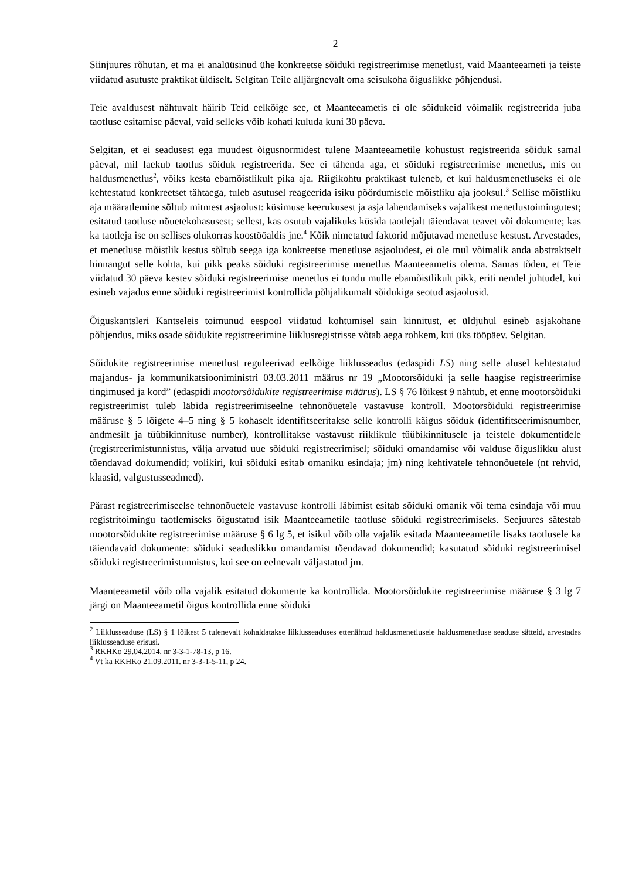2
Siinjuures rõhutan, et ma ei analüüsinud ühe konkreetse sõiduki registreerimise menetlust, vaid Maanteeameti ja teiste viidatud asutuste praktikat üldiselt. Selgitan Teile alljärgnevalt oma seisukoha õiguslikke põhjendusi.
Teie avaldusest nähtuvalt häirib Teid eelkõige see, et Maanteeametis ei ole sõidukeid võimalik registreerida juba taotluse esitamise päeval, vaid selleks võib kohati kuluda kuni 30 päeva.
Selgitan, et ei seadusest ega muudest õigusnormidest tulene Maanteeametile kohustust registreerida sõiduk samal päeval, mil laekub taotlus sõiduk registreerida. See ei tähenda aga, et sõiduki registreerimise menetlus, mis on haldusmenetlus<sup>2</sup>, võiks kesta ebamõistlikult pika aja. Riigikohtu praktikast tuleneb, et kui haldusmenetluseks ei ole kehtestatud konkreetset tähtaega, tuleb asutusel reageerida isiku pöördumisele mõistliku aja jooksul.<sup>3</sup> Sellise mõistliku aja määratlemine sõltub mitmest asjaolust: küsimuse keerukusest ja asja lahendamiseks vajalikest menetlustoimingutest; esitatud taotluse nõuetekohasusest; sellest, kas osutub vajalikuks küsida taotlejalt täiendavat teavet või dokumente; kas ka taotleja ise on sellises olukorras koostööaldis jne.<sup>4</sup> Kõik nimetatud faktorid mõjutavad menetluse kestust. Arvestades, et menetluse mõistlik kestus sõltub seega iga konkreetse menetluse asjaoludest, ei ole mul võimalik anda abstraktselt hinnangut selle kohta, kui pikk peaks sõiduki registreerimise menetlus Maanteeametis olema. Samas tõden, et Teie viidatud 30 päeva kestev sõiduki registreerimise menetlus ei tundu mulle ebamõistlikult pikk, eriti nendel juhtudel, kui esineb vajadus enne sõiduki registreerimist kontrollida põhjalikumalt sõidukiga seotud asjaolusid.
Õiguskantsleri Kantseleis toimunud eespool viidatud kohtumisel sain kinnitust, et üldjuhul esineb asjakohane põhjendus, miks osade sõidukite registreerimine liiklusregistrisse võtab aega rohkem, kui üks tööpäev. Selgitan.
Sõidukite registreerimise menetlust reguleerivad eelkõige liiklusseadus (edaspidi LS) ning selle alusel kehtestatud majandus- ja kommunikatsiooniministri 03.03.2011 määrus nr 19 „Mootorsõiduki ja selle haagise registreerimise tingimused ja kord” (edaspidi mootorsõidukite registreerimise määrus). LS § 76 lõikest 9 nähtub, et enne mootorsõiduki registreerimist tuleb läbida registreerimiseelne tehnonõuetele vastavuse kontroll. Mootorsõiduki registreerimise määruse § 5 lõigete 4–5 ning § 5 kohaselt identifitseeritakse selle kontrolli käigus sõiduk (identifitseerimisnumber, andmesilt ja tüübikinnituse number), kontrollitakse vastavust riiklikule tüübikinnitusele ja teistele dokumentidele (registreerimistunnistus, välja arvatud uue sõiduki registreerimisel; sõiduki omandamise või valduse õiguslikku alust tõendavad dokumendid; volikiri, kui sõiduki esitab omaniku esindaja; jm) ning kehtivatele tehnonõuetele (nt rehvid, klaasid, valgustusseadmed).
Pärast registreerimiseelse tehnonõuetele vastavuse kontrolli läbimist esitab sõiduki omanik või tema esindaja või muu registritoimingu taotlemiseks õigustatud isik Maanteeametile taotluse sõiduki registreerimiseks. Seejuures sätestab mootorsõidukite registreerimise määruse § 6 lg 5, et isikul võib olla vajalik esitada Maanteeametile lisaks taotlusele ka täiendavaid dokumente: sõiduki seaduslikku omandamist tõendavad dokumendid; kasutatud sõiduki registreerimisel sõiduki registreerimistunnistus, kui see on eelnevalt väljastatud jm.
Maanteeametil võib olla vajalik esitatud dokumente ka kontrollida. Mootorsõidukite registreerimise määruse § 3 lg 7 järgi on Maanteeametil õigus kontrollida enne sõiduki
<sup>2</sup> Liiklusseaduse (LS) § 1 lõikest 5 tulenevalt kohaldatakse liiklusseaduses ettenähtud haldusmenetlusele haldusmenetluse seaduse sätteid, arvestades liiklusseaduse erisusi.
<sup>3</sup> RKHKo 29.04.2014, nr 3-3-1-78-13, p 16.
<sup>4</sup> Vt ka RKHKo 21.09.2011. nr 3-3-1-5-11, p 24.